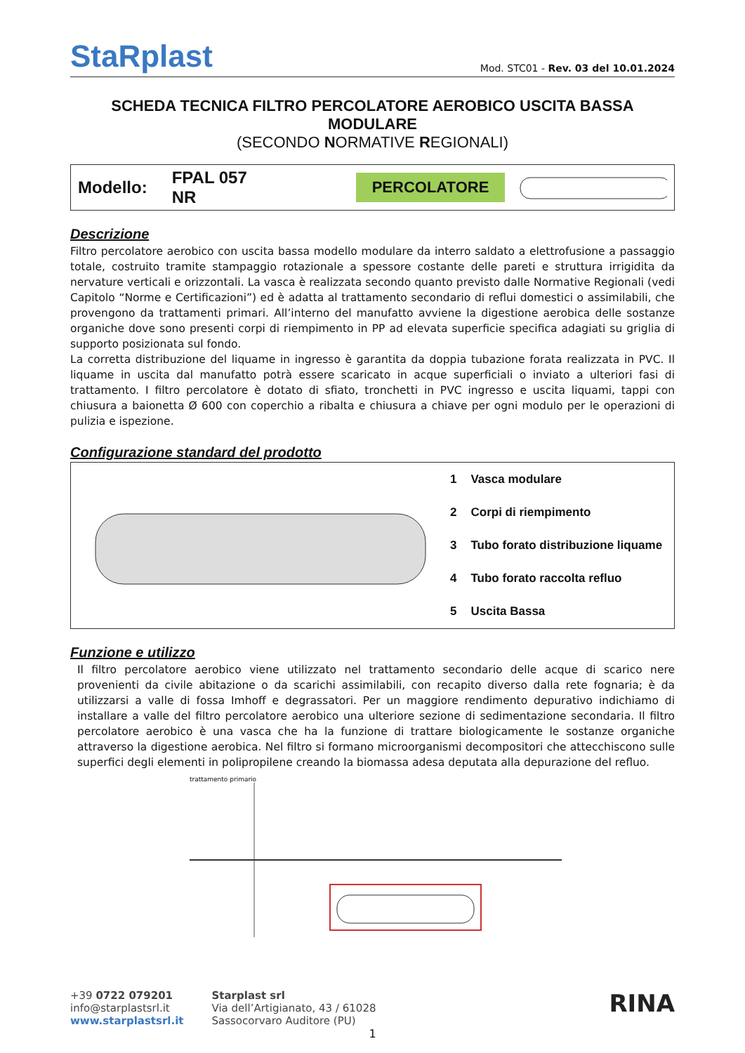StaRplast
Mod. STC01 - Rev. 03 del 10.01.2024
SCHEDA TECNICA FILTRO PERCOLATORE AEROBICO USCITA BASSA MODULARE
(SECONDO NORMATIVE REGIONALI)
Modello: FPAL 057 NR
PERCOLATORE
Descrizione
Filtro percolatore aerobico con uscita bassa modello modulare da interro saldato a elettrofusione a passaggio totale, costruito tramite stampaggio rotazionale a spessore costante delle pareti e struttura irrigidita da nervature verticali e orizzontali. La vasca è realizzata secondo quanto previsto dalle Normative Regionali (vedi Capitolo “Norme e Certificazioni”) ed è adatta al trattamento secondario di reflui domestici o assimilabili, che provengono da trattamenti primari. All’interno del manufatto avviene la digestione aerobica delle sostanze organiche dove sono presenti corpi di riempimento in PP ad elevata superficie specifica adagiati su griglia di supporto posizionata sul fondo.
La corretta distribuzione del liquame in ingresso è garantita da doppia tubazione forata realizzata in PVC. Il liquame in uscita dal manufatto potrà essere scaricato in acque superficiali o inviato a ulteriori fasi di trattamento. I filtro percolatore è dotato di sfiato, tronchetti in PVC ingresso e uscita liquami, tappi con chiusura a baionetta Ø 600 con coperchio a ribalta e chiusura a chiave per ogni modulo per le operazioni di pulizia e ispezione.
Configurazione standard del prodotto
| 1 | Vasca modulare |
| 2 | Corpi di riempimento |
| 3 | Tubo forato distribuzione liquame |
| 4 | Tubo forato raccolta refluo |
| 5 | Uscita Bassa |
Funzione e utilizzo
Il filtro percolatore aerobico viene utilizzato nel trattamento secondario delle acque di scarico nere provenienti da civile abitazione o da scarichi assimilabili, con recapito diverso dalla rete fognaria; è da utilizzarsi a valle di fossa Imhoff e degrassatori. Per un maggiore rendimento depurativo indichiamo di installare a valle del filtro percolatore aerobico una ulteriore sezione di sedimentazione secondaria. Il filtro percolatore aerobico è una vasca che ha la funzione di trattare biologicamente le sostanze organiche attraverso la digestione aerobica. Nel filtro si formano microorganismi decompositori che attecchiscono sulle superfici degli elementi in polipropilene creando la biomassa adesa deputata alla depurazione del refluo.
trattamento primario
+39 0722 079201
info@starplastsrl.it
www.starplastsrl.it
Starplast srl
Via dell’Artigianato, 43 / 61028
Sassocorvaro Auditore (PU)
RINA
1